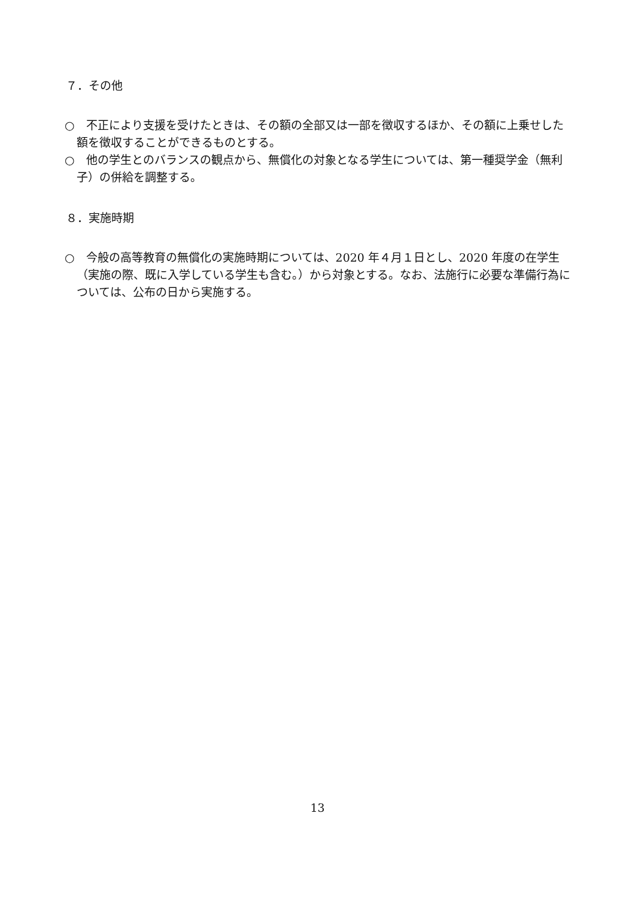７．その他
○　不正により支援を受けたときは、その額の全部又は一部を徴収するほか、その額に上乗せした額を徴収することができるものとする。
○　他の学生とのバランスの観点から、無償化の対象となる学生については、第一種奨学金（無利子）の併給を調整する。
８．実施時期
○　今般の高等教育の無償化の実施時期については、2020 年４月１日とし、2020 年度の在学生（実施の際、既に入学している学生も含む。）から対象とする。なお、法施行に必要な準備行為については、公布の日から実施する。
13